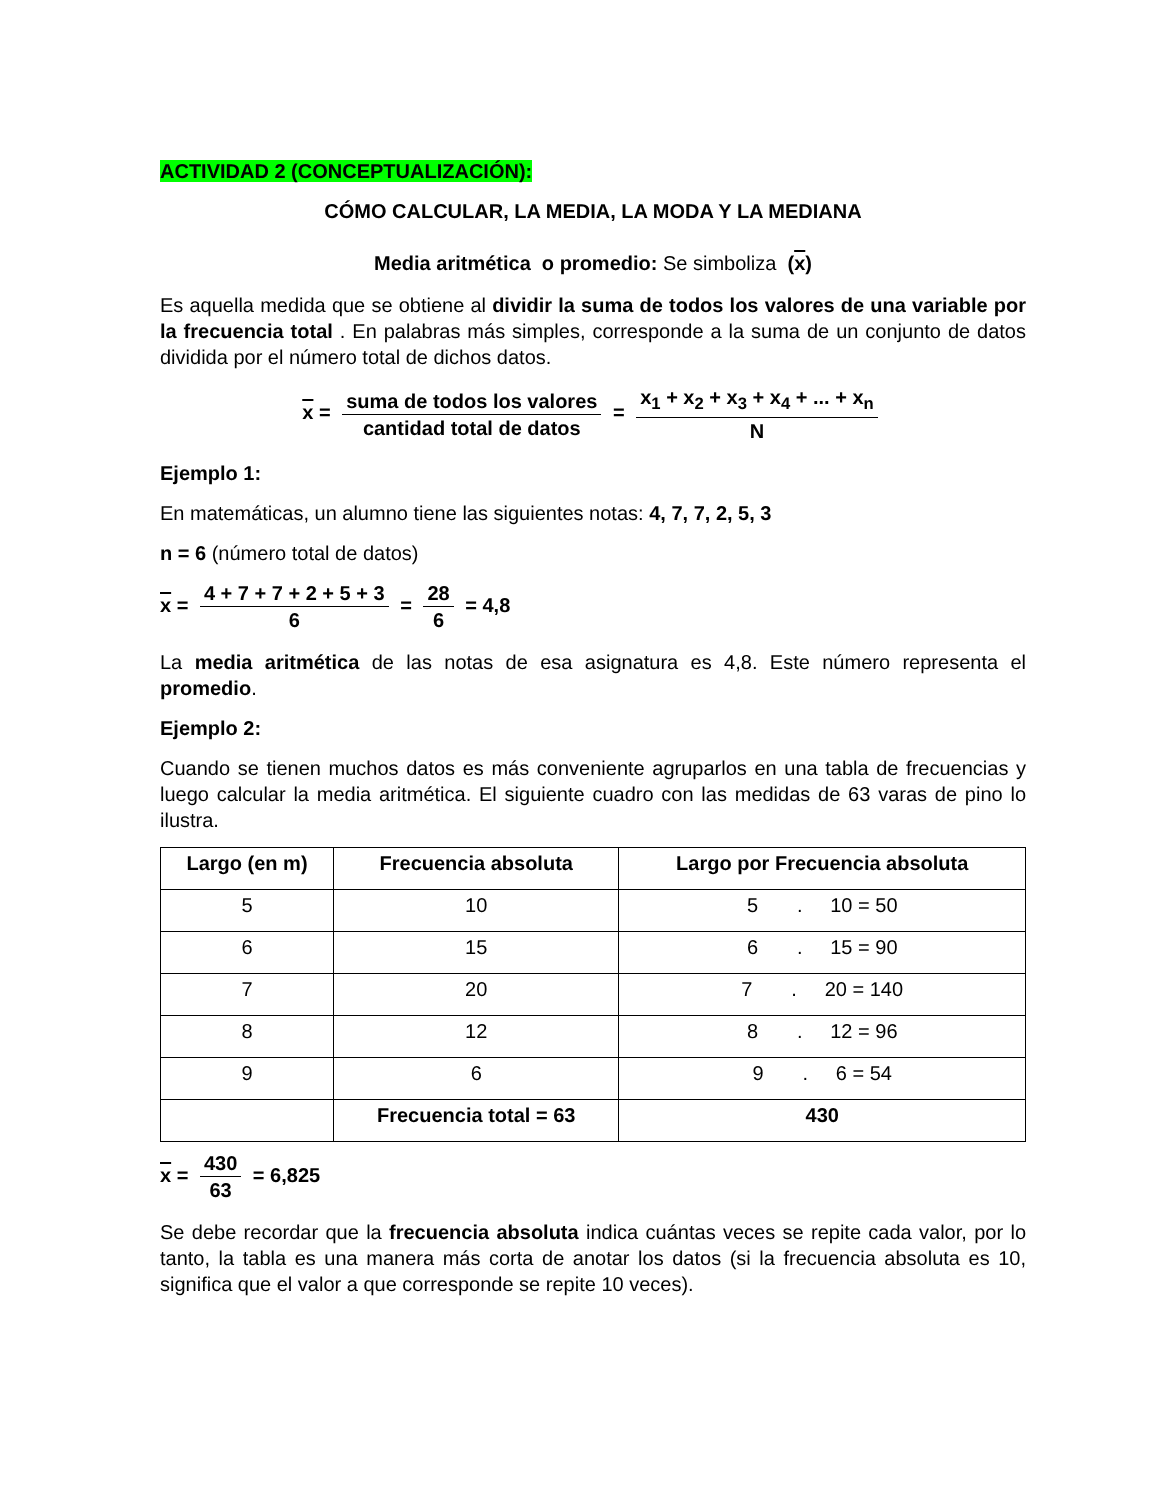ACTIVIDAD 2 (CONCEPTUALIZACIÓN):
CÓMO CALCULAR, LA MEDIA, LA MODA Y LA MEDIANA
Media aritmética o promedio: Se simboliza (x)
Es aquella medida que se obtiene al dividir la suma de todos los valores de una variable por la frecuencia total . En palabras más simples, corresponde a la suma de un conjunto de datos dividida por el número total de dichos datos.
x = suma de todos los valores cantidad total de datos = x<sub>1</sub> + x<sub>2</sub> + x<sub>3</sub> + x<sub>4</sub> + ... + x<sub>n</sub> N
Ejemplo 1:
En matemáticas, un alumno tiene las siguientes notas: 4, 7, 7, 2, 5, 3
n = 6 (número total de datos)
x = 4 + 7 + 7 + 2 + 5 + 3 6 = 28 6 = 4,8
La media aritmética de las notas de esa asignatura es 4,8. Este número representa el promedio.
Ejemplo 2:
Cuando se tienen muchos datos es más conveniente agruparlos en una tabla de frecuencias y luego calcular la media aritmética. El siguiente cuadro con las medidas de 63 varas de pino lo ilustra.
| Largo (en m) | Frecuencia absoluta | Largo por Frecuencia absoluta |
| --- | --- | --- |
| 5 | 10 | 5 . 10 = 50 |
| 6 | 15 | 6 . 15 = 90 |
| 7 | 20 | 7 . 20 = 140 |
| 8 | 12 | 8 . 12 = 96 |
| 9 | 6 | 9 . 6 = 54 |
| | Frecuencia total = 63 | 430 |
x = 430 63 = 6,825
Se debe recordar que la frecuencia absoluta indica cuántas veces se repite cada valor, por lo tanto, la tabla es una manera más corta de anotar los datos (si la frecuencia absoluta es 10, significa que el valor a que corresponde se repite 10 veces).